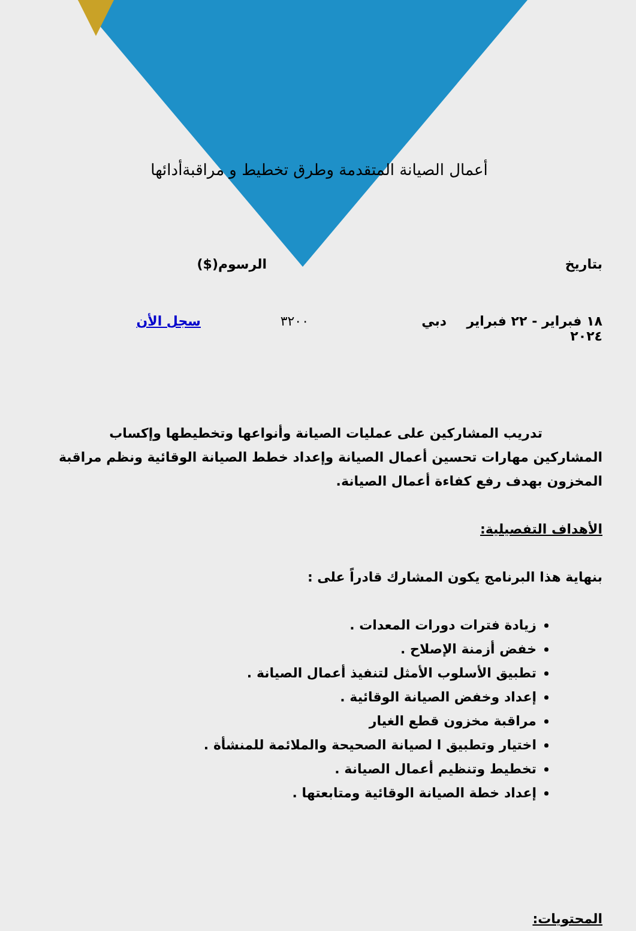أعمال الصيانة المتقدمة وطرق تخطيط و مراقبةأدائها
بتاريخ الرسوم($)
١٨ فبراير - ٢٢ فبراير ٢٠٢٤ دبي ٣٢٠٠ سجل الأن
تدريب المشاركين على عمليات الصيانة وأنواعها وتخطيطها وإكساب المشاركين مهارات تحسين أعمال الصيانة وإعداد خطط الصيانة الوقائية ونظم مراقبة المخزون بهدف رفع كفاءة أعمال الصيانة.
الأهداف التفصيلية:
بنهاية هذا البرنامج يكون المشارك قادراً على :
زيادة فترات دورات المعدات .
خفض أزمنة الإصلاح .
تطبيق الأسلوب الأمثل لتنفيذ أعمال الصيانة .
إعداد وخفض الصيانة الوقائية .
مراقبة مخزون قطع الغيار
اختيار وتطبيق ا لصيانة الصحيحة والملائمة للمنشأة .
تخطيط وتنظيم أعمال الصيانة .
إعداد خطة الصيانة الوقائية ومتابعتها .
المحتويات: